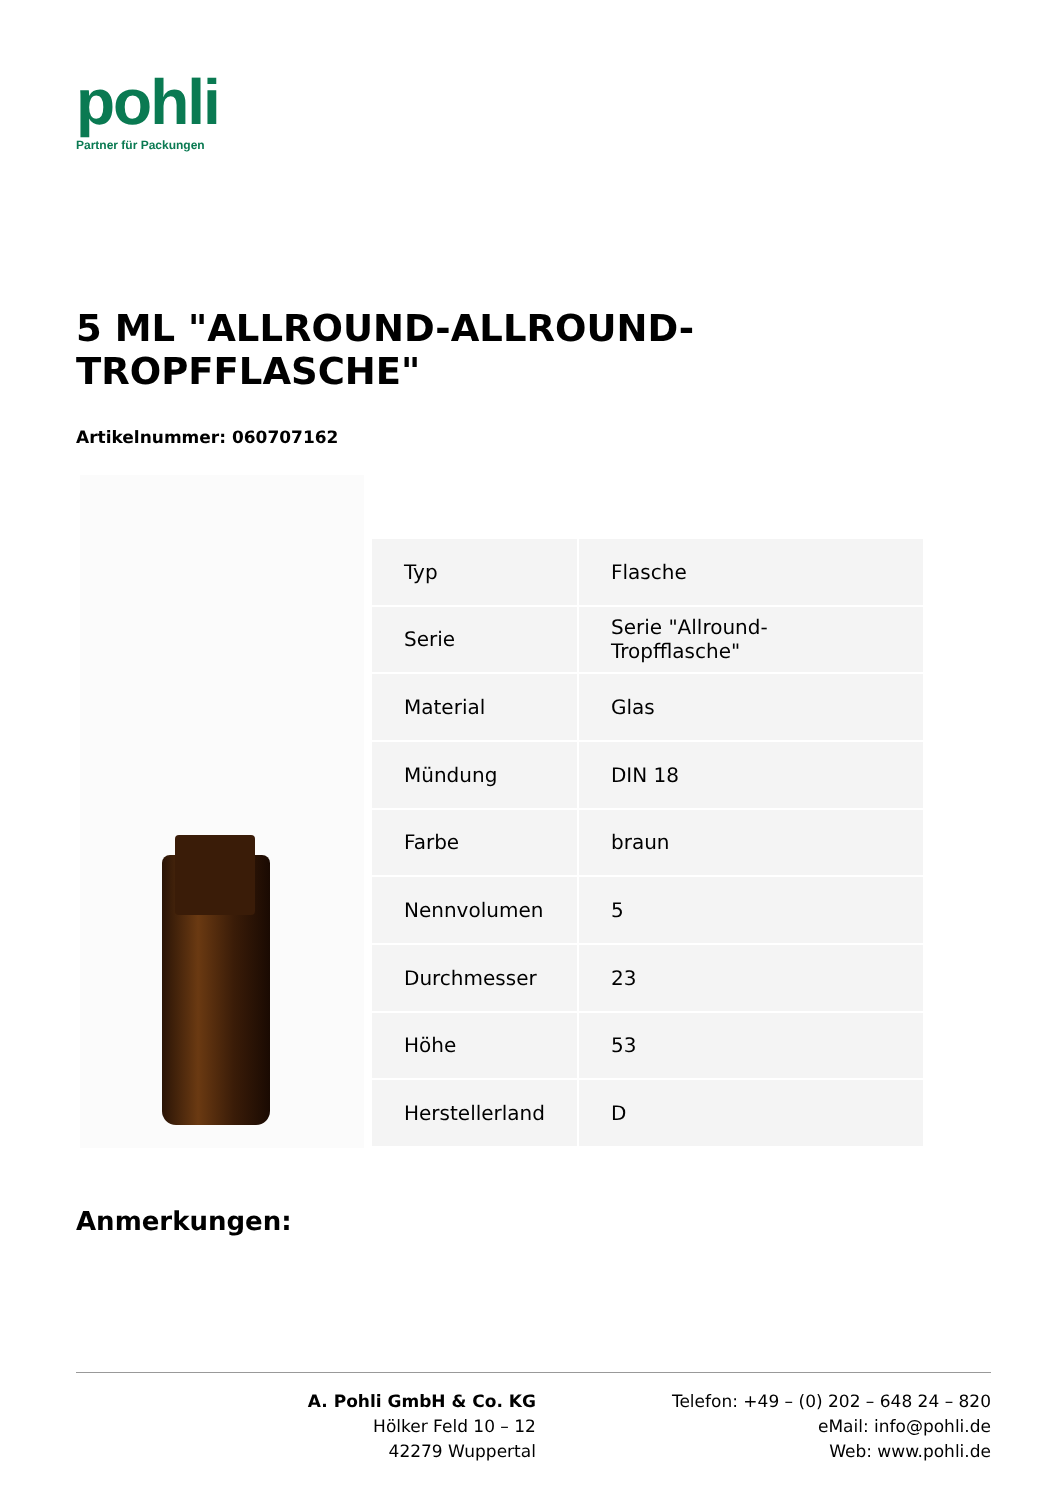pohli
Partner für Packungen
5 ML "ALLROUND-ALLROUND-TROPFFLASCHE"
Artikelnummer: 060707162
| Typ | Flasche |
| Serie | Serie "Allround-Tropfflasche" |
| Material | Glas |
| Mündung | DIN 18 |
| Farbe | braun |
| Nennvolumen | 5 |
| Durchmesser | 23 |
| Höhe | 53 |
| Herstellerland | D |
Anmerkungen:
A. Pohli GmbH & Co. KG
Hölker Feld 10 – 12
42279 Wuppertal
Telefon: +49 – (0) 202 – 648 24 – 820
eMail: info@pohli.de
Web: www.pohli.de